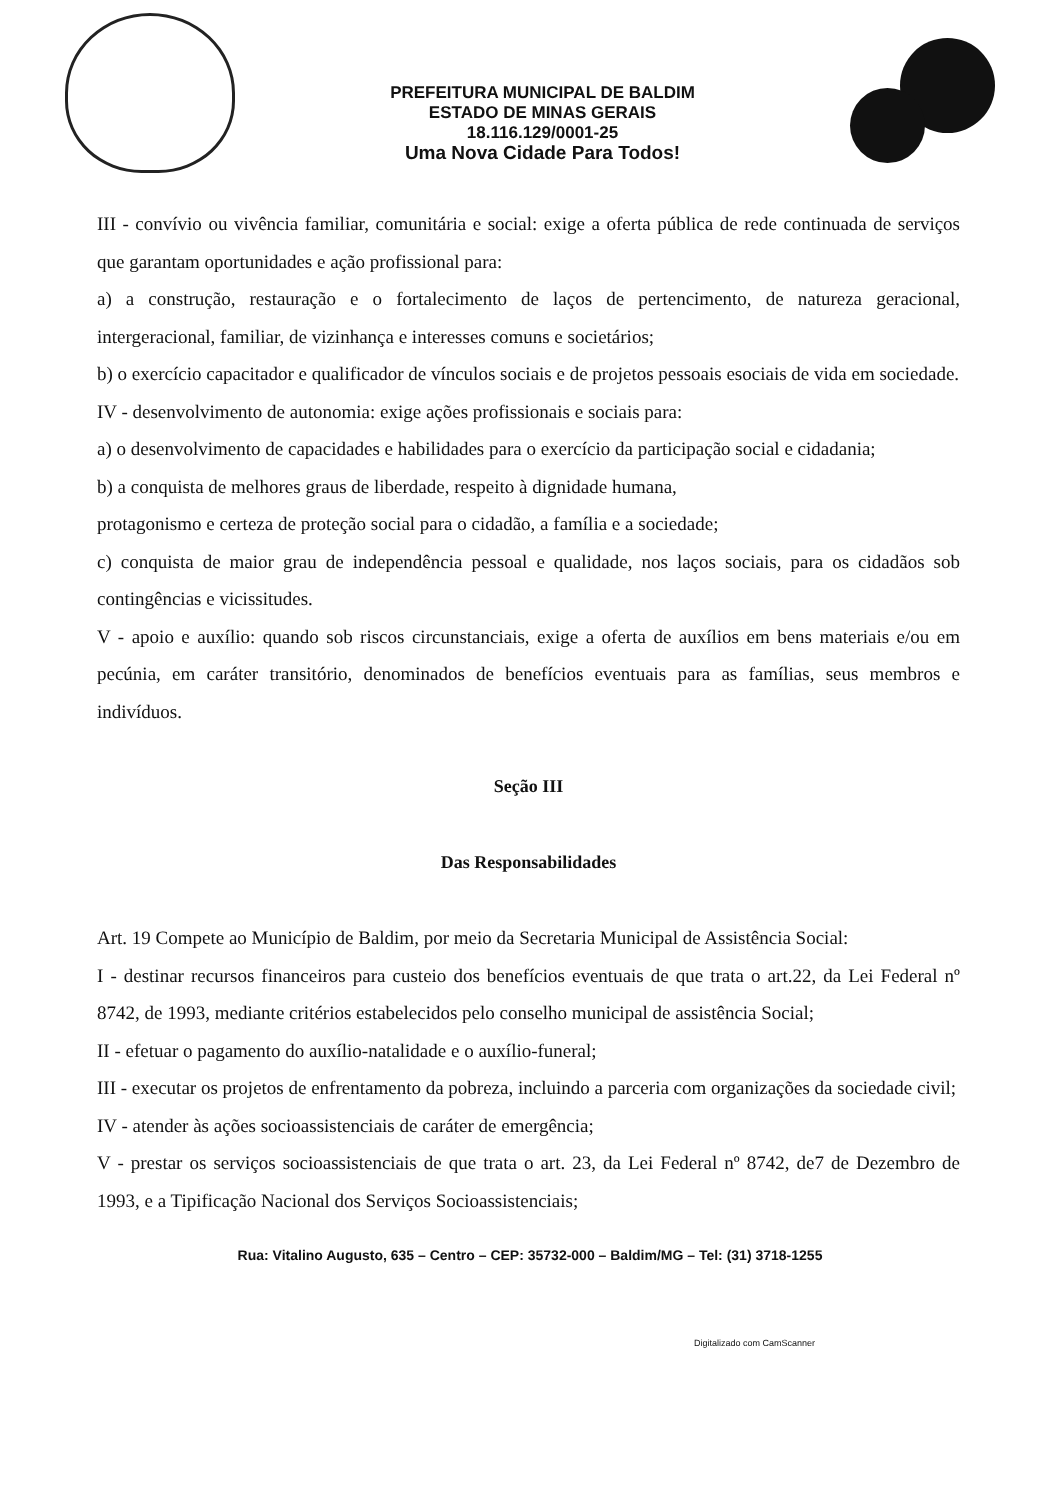PREFEITURA MUNICIPAL DE BALDIM
ESTADO DE MINAS GERAIS
18.116.129/0001-25
Uma Nova Cidade Para Todos!
III - convívio ou vivência familiar, comunitária e social: exige a oferta pública de rede continuada de serviços que garantam oportunidades e ação profissional para:
a) a construção, restauração e o fortalecimento de laços de pertencimento, de natureza geracional, intergeracional, familiar, de vizinhança e interesses comuns e societários;
b) o exercício capacitador e qualificador de vínculos sociais e de projetos pessoais esociais de vida em sociedade.
IV - desenvolvimento de autonomia: exige ações profissionais e sociais para:
a) o desenvolvimento de capacidades e habilidades para o exercício da participação social e cidadania;
b) a conquista de melhores graus de liberdade, respeito à dignidade humana,
protagonismo e certeza de proteção social para o cidadão, a família e a sociedade;
c) conquista de maior grau de independência pessoal e qualidade, nos laços sociais, para os cidadãos sob contingências e vicissitudes.
V - apoio e auxílio: quando sob riscos circunstanciais, exige a oferta de auxílios em bens materiais e/ou em pecúnia, em caráter transitório, denominados de benefícios eventuais para as famílias, seus membros e indivíduos.
Seção III
Das Responsabilidades
Art. 19 Compete ao Município de Baldim, por meio da Secretaria Municipal de Assistência Social:
I - destinar recursos financeiros para custeio dos benefícios eventuais de que trata o art.22, da Lei Federal nº 8742, de 1993, mediante critérios estabelecidos pelo conselho municipal de assistência Social;
II - efetuar o pagamento do auxílio-natalidade e o auxílio-funeral;
III - executar os projetos de enfrentamento da pobreza, incluindo a parceria com organizações da sociedade civil;
IV - atender às ações socioassistenciais de caráter de emergência;
V - prestar os serviços socioassistenciais de que trata o art. 23, da Lei Federal nº 8742, de7 de Dezembro de 1993, e a Tipificação Nacional dos Serviços Socioassistenciais;
Rua: Vitalino Augusto, 635 – Centro – CEP: 35732-000 – Baldim/MG – Tel: (31) 3718-1255
Digitalizado com CamScanner